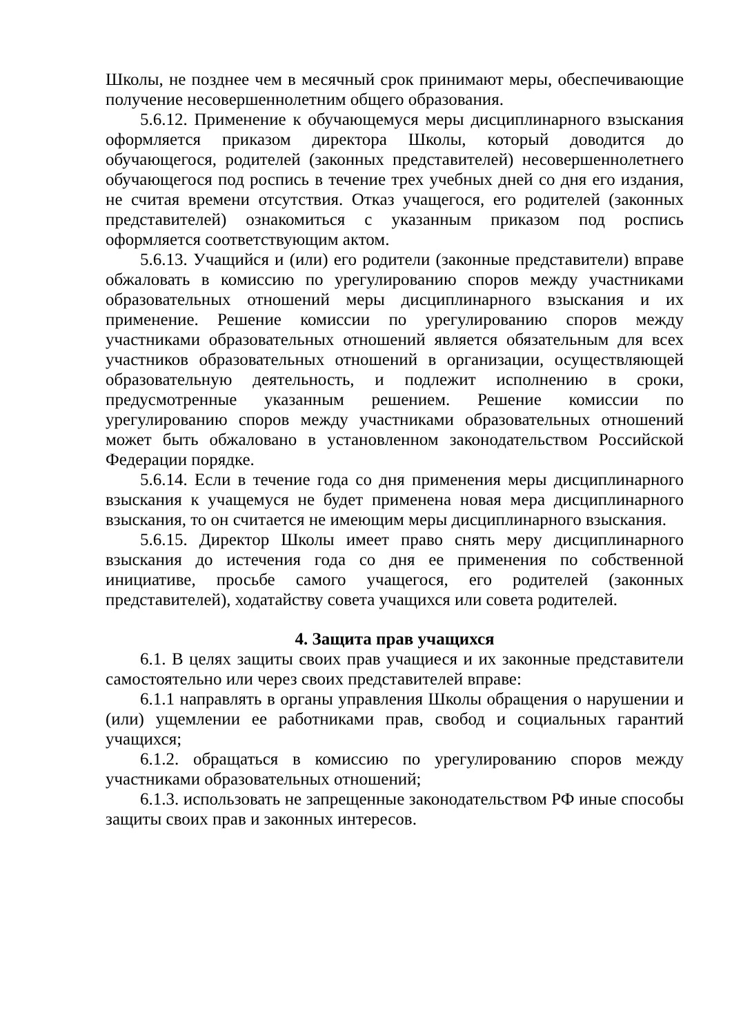Школы, не позднее чем в месячный срок принимают меры, обеспечивающие получение несовершеннолетним общего образования.
5.6.12. Применение к обучающемуся меры дисциплинарного взыскания оформляется приказом директора Школы, который доводится до обучающегося, родителей (законных представителей) несовершеннолетнего обучающегося под роспись в течение трех учебных дней со дня его издания, не считая времени отсутствия. Отказ учащегося, его родителей (законных представителей) ознакомиться с указанным приказом под роспись оформляется соответствующим актом.
5.6.13. Учащийся и (или) его родители (законные представители) вправе обжаловать в комиссию по урегулированию споров между участниками образовательных отношений меры дисциплинарного взыскания и их применение. Решение комиссии по урегулированию споров между участниками образовательных отношений является обязательным для всех участников образовательных отношений в организации, осуществляющей образовательную деятельность, и подлежит исполнению в сроки, предусмотренные указанным решением. Решение комиссии по урегулированию споров между участниками образовательных отношений может быть обжаловано в установленном законодательством Российской Федерации порядке.
5.6.14. Если в течение года со дня применения меры дисциплинарного взыскания к учащемуся не будет применена новая мера дисциплинарного взыскания, то он считается не имеющим меры дисциплинарного взыскания.
5.6.15. Директор Школы имеет право снять меру дисциплинарного взыскания до истечения года со дня ее применения по собственной инициативе, просьбе самого учащегося, его родителей (законных представителей), ходатайству совета учащихся или совета родителей.
4. Защита прав учащихся
6.1. В целях защиты своих прав учащиеся и их законные представители самостоятельно или через своих представителей вправе:
6.1.1 направлять в органы управления Школы обращения о нарушении и (или) ущемлении ее работниками прав, свобод и социальных гарантий учащихся;
6.1.2. обращаться в комиссию по урегулированию споров между участниками образовательных отношений;
6.1.3. использовать не запрещенные законодательством РФ иные способы защиты своих прав и законных интересов.